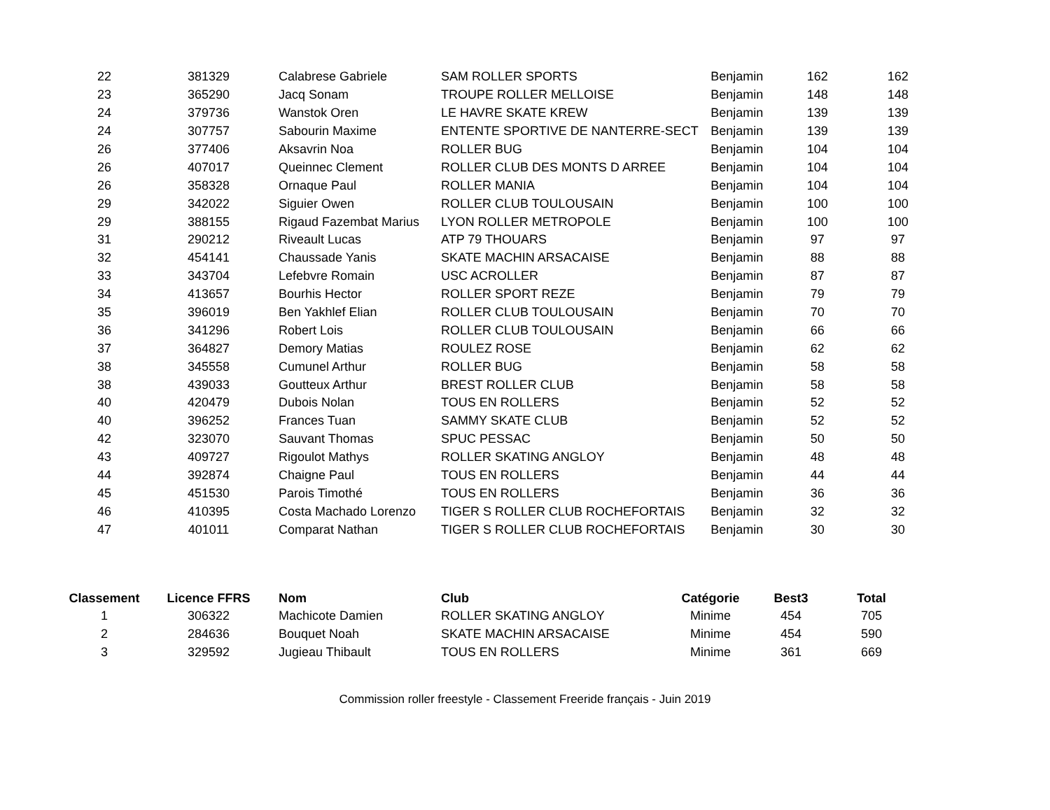| 22 | 381329 | Calabrese Gabriele | SAM ROLLER SPORTS | Benjamin | 162 | 162 |
| 23 | 365290 | Jacq Sonam | TROUPE ROLLER MELLOISE | Benjamin | 148 | 148 |
| 24 | 379736 | Wanstok Oren | LE HAVRE SKATE KREW | Benjamin | 139 | 139 |
| 24 | 307757 | Sabourin Maxime | ENTENTE SPORTIVE DE NANTERRE-SECT | Benjamin | 139 | 139 |
| 26 | 377406 | Aksavrin Noa | ROLLER BUG | Benjamin | 104 | 104 |
| 26 | 407017 | Queinnec Clement | ROLLER CLUB DES MONTS D ARREE | Benjamin | 104 | 104 |
| 26 | 358328 | Ornaque Paul | ROLLER MANIA | Benjamin | 104 | 104 |
| 29 | 342022 | Siguier Owen | ROLLER CLUB TOULOUSAIN | Benjamin | 100 | 100 |
| 29 | 388155 | Rigaud Fazembat Marius | LYON ROLLER METROPOLE | Benjamin | 100 | 100 |
| 31 | 290212 | Riveault Lucas | ATP 79 THOUARS | Benjamin | 97 | 97 |
| 32 | 454141 | Chaussade Yanis | SKATE MACHIN ARSACAISE | Benjamin | 88 | 88 |
| 33 | 343704 | Lefebvre Romain | USC ACROLLER | Benjamin | 87 | 87 |
| 34 | 413657 | Bourhis Hector | ROLLER SPORT REZE | Benjamin | 79 | 79 |
| 35 | 396019 | Ben Yakhlef Elian | ROLLER CLUB TOULOUSAIN | Benjamin | 70 | 70 |
| 36 | 341296 | Robert Lois | ROLLER CLUB TOULOUSAIN | Benjamin | 66 | 66 |
| 37 | 364827 | Demory Matias | ROULEZ ROSE | Benjamin | 62 | 62 |
| 38 | 345558 | Cumunel Arthur | ROLLER BUG | Benjamin | 58 | 58 |
| 38 | 439033 | Goutteux Arthur | BREST ROLLER CLUB | Benjamin | 58 | 58 |
| 40 | 420479 | Dubois Nolan | TOUS EN ROLLERS | Benjamin | 52 | 52 |
| 40 | 396252 | Frances Tuan | SAMMY SKATE CLUB | Benjamin | 52 | 52 |
| 42 | 323070 | Sauvant Thomas | SPUC PESSAC | Benjamin | 50 | 50 |
| 43 | 409727 | Rigoulot Mathys | ROLLER SKATING ANGLOY | Benjamin | 48 | 48 |
| 44 | 392874 | Chaigne Paul | TOUS EN ROLLERS | Benjamin | 44 | 44 |
| 45 | 451530 | Parois Timothé | TOUS EN ROLLERS | Benjamin | 36 | 36 |
| 46 | 410395 | Costa Machado Lorenzo | TIGER S ROLLER CLUB ROCHEFORTAIS | Benjamin | 32 | 32 |
| 47 | 401011 | Comparat Nathan | TIGER S ROLLER CLUB ROCHEFORTAIS | Benjamin | 30 | 30 |
| Classement | Licence FFRS | Nom | Club | Catégorie | Best3 | Total |
| --- | --- | --- | --- | --- | --- | --- |
| 1 | 306322 | Machicote Damien | ROLLER SKATING ANGLOY | Minime | 454 | 705 |
| 2 | 284636 | Bouquet Noah | SKATE MACHIN ARSACAISE | Minime | 454 | 590 |
| 3 | 329592 | Jugieau Thibault | TOUS EN ROLLERS | Minime | 361 | 669 |
Commission roller freestyle - Classement Freeride français - Juin 2019